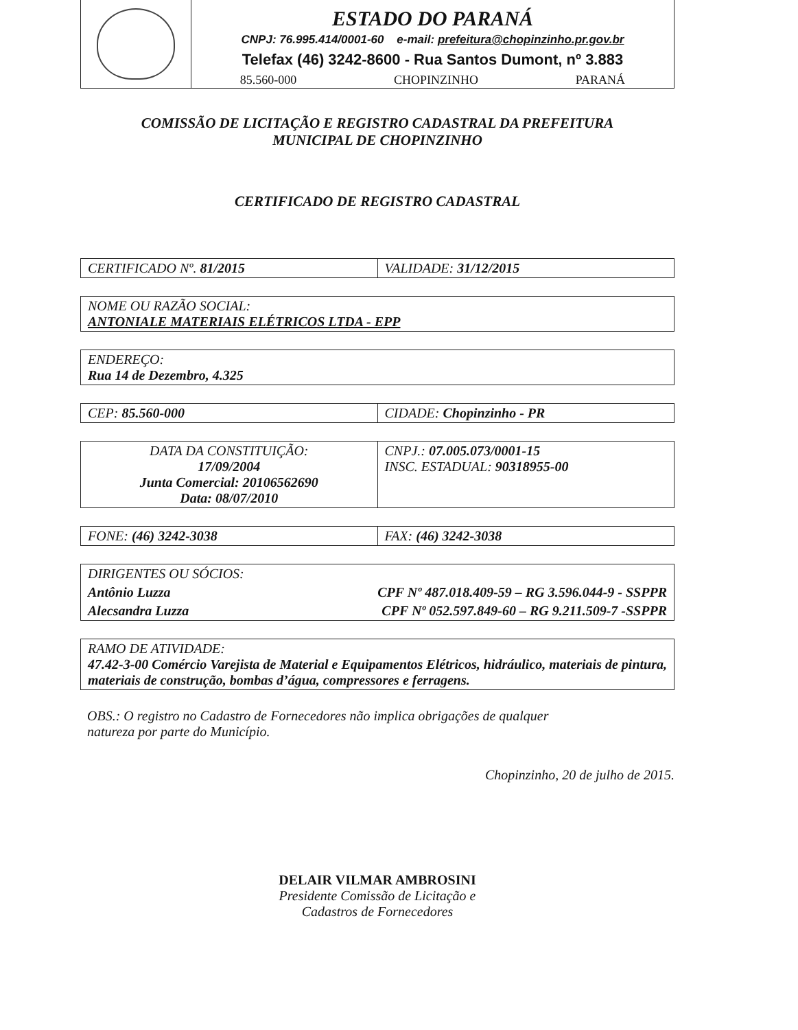ESTADO DO PARANÁ
CNPJ: 76.995.414/0001-60 e-mail: prefeitura@chopinzinho.pr.gov.br
Telefax (46) 3242-8600 - Rua Santos Dumont, nº 3.883
85.560-000 CHOPINZINHO PARANÁ
COMISSÃO DE LICITAÇÃO E REGISTRO CADASTRAL DA PREFEITURA
MUNICIPAL DE CHOPINZINHO
CERTIFICADO DE REGISTRO CADASTRAL
| CERTIFICADO Nº. 81/2015 | VALIDADE: 31/12/2015 |
| NOME OU RAZÃO SOCIAL: ANTONIALE MATERIAIS ELÉTRICOS LTDA - EPP |
| ENDEREÇO: Rua 14 de Dezembro, 4.325 |
| CEP: 85.560-000 | CIDADE: Chopinzinho - PR |
| DATA DA CONSTITUIÇÃO: 17/09/2004 Junta Comercial: 20106562690 Data: 08/07/2010 | CNPJ.: 07.005.073/0001-15 INSC. ESTADUAL: 90318955-00 |
| FONE: (46) 3242-3038 | FAX: (46) 3242-3038 |
| DIRIGENTES OU SÓCIOS: | |
| Antônio Luzza | CPF Nº 487.018.409-59 – RG 3.596.044-9 - SSPPR |
| Alecsandra Luzza | CPF Nº 052.597.849-60 – RG 9.211.509-7 -SSPPR |
| RAMO DE ATIVIDADE: 47.42-3-00 Comércio Varejista de Material e Equipamentos Elétricos, hidráulico, materiais de pintura, materiais de construção, bombas d’água, compressores e ferragens. |
OBS.: O registro no Cadastro de Fornecedores não implica obrigações de qualquer
natureza por parte do Município.
Chopinzinho, 20 de julho de 2015.
DELAIR VILMAR AMBROSINI
Presidente Comissão de Licitação e
Cadastros de Fornecedores